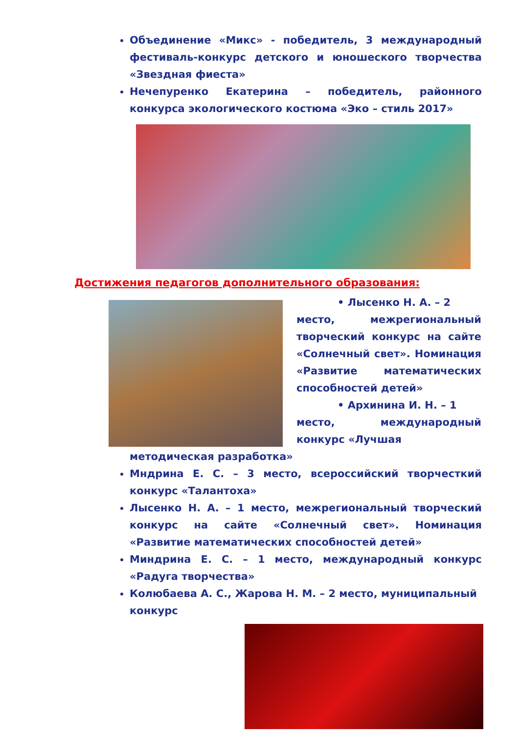Объединение «Микс» - победитель, 3 международный фестиваль-конкурс детского и юношеского творчества «Звездная фиеста»
Нечепуренко Екатерина – победитель, районного конкурса экологического костюма «Эко – стиль 2017»
Достижения педагогов дополнительного образования:
• Лысенко Н. А. – 2
место, межрегиональный творческий конкурс на сайте «Солнечный свет». Номинация «Развитие математических способностей детей»
• Архинина И. Н. – 1
место, международный конкурс «Лучшая
методическая разработка»
Мндрина Е. С. – 3 место, всероссийский творчесткий конкурс «Талантоха»
Лысенко Н. А. – 1 место, межрегиональный творческий конкурс на сайте «Солнечный свет». Номинация «Развитие математических способностей детей»
Миндрина Е. С. – 1 место, международный конкурс «Радуга творчества»
Колюбаева А. С., Жарова Н. М. – 2 место, муниципальный
конкурс